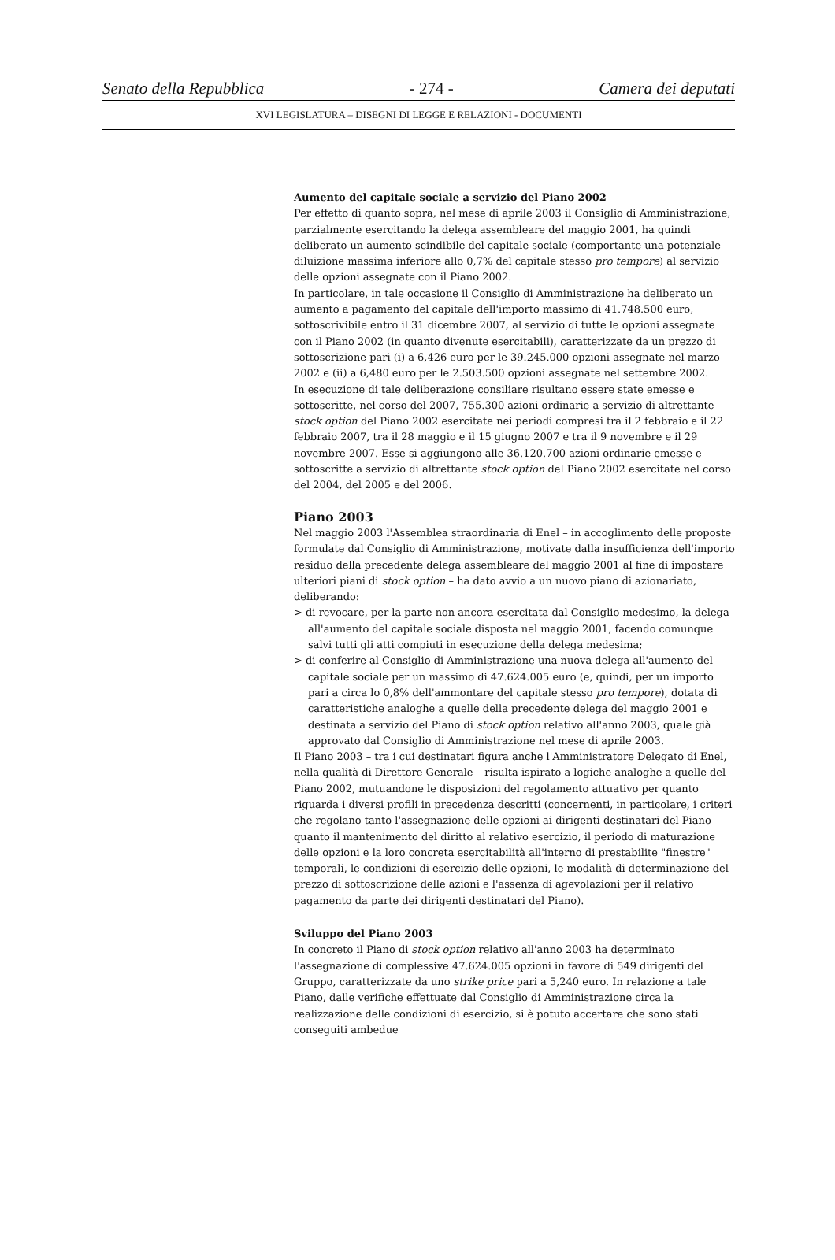Senato della Repubblica - 274 - Camera dei deputati
XVI LEGISLATURA – DISEGNI DI LEGGE E RELAZIONI - DOCUMENTI
Aumento del capitale sociale a servizio del Piano 2002
Per effetto di quanto sopra, nel mese di aprile 2003 il Consiglio di Amministrazione, parzialmente esercitando la delega assembleare del maggio 2001, ha quindi deliberato un aumento scindibile del capitale sociale (comportante una potenziale diluizione massima inferiore allo 0,7% del capitale stesso pro tempore) al servizio delle opzioni assegnate con il Piano 2002.
In particolare, in tale occasione il Consiglio di Amministrazione ha deliberato un aumento a pagamento del capitale dell'importo massimo di 41.748.500 euro, sottoscrivibile entro il 31 dicembre 2007, al servizio di tutte le opzioni assegnate con il Piano 2002 (in quanto divenute esercitabili), caratterizzate da un prezzo di sottoscrizione pari (i) a 6,426 euro per le 39.245.000 opzioni assegnate nel marzo 2002 e (ii) a 6,480 euro per le 2.503.500 opzioni assegnate nel settembre 2002.
In esecuzione di tale deliberazione consiliare risultano essere state emesse e sottoscritte, nel corso del 2007, 755.300 azioni ordinarie a servizio di altrettante stock option del Piano 2002 esercitate nei periodi compresi tra il 2 febbraio e il 22 febbraio 2007, tra il 28 maggio e il 15 giugno 2007 e tra il 9 novembre e il 29 novembre 2007. Esse si aggiungono alle 36.120.700 azioni ordinarie emesse e sottoscritte a servizio di altrettante stock option del Piano 2002 esercitate nel corso del 2004, del 2005 e del 2006.
Piano 2003
Nel maggio 2003 l'Assemblea straordinaria di Enel – in accoglimento delle proposte formulate dal Consiglio di Amministrazione, motivate dalla insufficienza dell'importo residuo della precedente delega assembleare del maggio 2001 al fine di impostare ulteriori piani di stock option – ha dato avvio a un nuovo piano di azionariato, deliberando:
> di revocare, per la parte non ancora esercitata dal Consiglio medesimo, la delega all'aumento del capitale sociale disposta nel maggio 2001, facendo comunque salvi tutti gli atti compiuti in esecuzione della delega medesima;
> di conferire al Consiglio di Amministrazione una nuova delega all'aumento del capitale sociale per un massimo di 47.624.005 euro (e, quindi, per un importo pari a circa lo 0,8% dell'ammontare del capitale stesso pro tempore), dotata di caratteristiche analoghe a quelle della precedente delega del maggio 2001 e destinata a servizio del Piano di stock option relativo all'anno 2003, quale già approvato dal Consiglio di Amministrazione nel mese di aprile 2003.
Il Piano 2003 – tra i cui destinatari figura anche l'Amministratore Delegato di Enel, nella qualità di Direttore Generale – risulta ispirato a logiche analoghe a quelle del Piano 2002, mutuandone le disposizioni del regolamento attuativo per quanto riguarda i diversi profili in precedenza descritti (concernenti, in particolare, i criteri che regolano tanto l'assegnazione delle opzioni ai dirigenti destinatari del Piano quanto il mantenimento del diritto al relativo esercizio, il periodo di maturazione delle opzioni e la loro concreta esercitabilità all'interno di prestabilite "finestre" temporali, le condizioni di esercizio delle opzioni, le modalità di determinazione del prezzo di sottoscrizione delle azioni e l'assenza di agevolazioni per il relativo pagamento da parte dei dirigenti destinatari del Piano).
Sviluppo del Piano 2003
In concreto il Piano di stock option relativo all'anno 2003 ha determinato l'assegnazione di complessive 47.624.005 opzioni in favore di 549 dirigenti del Gruppo, caratterizzate da uno strike price pari a 5,240 euro. In relazione a tale Piano, dalle verifiche effettuate dal Consiglio di Amministrazione circa la realizzazione delle condizioni di esercizio, si è potuto accertare che sono stati conseguiti ambedue